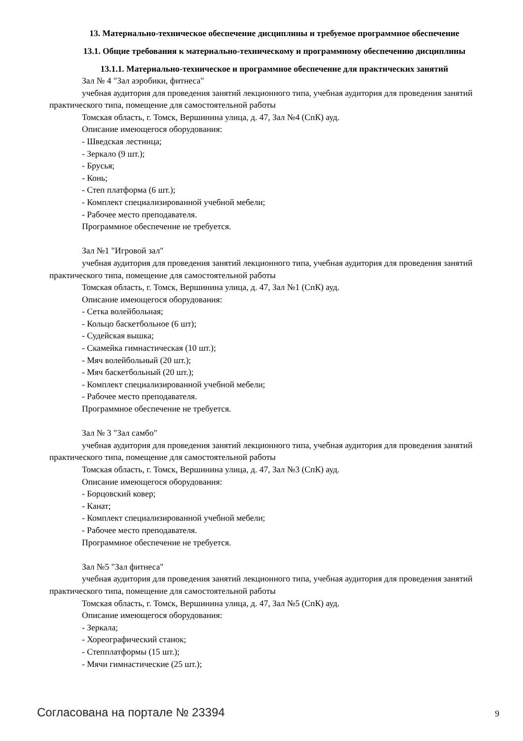13. Материально-техническое обеспечение дисциплины и требуемое программное обеспечение
13.1. Общие требования к материально-техническому и программному обеспечению дисциплины
13.1.1. Материально-техническое и программное обеспечение для практических занятий
Зал № 4 "Зал аэробики, фитнеса"
учебная аудитория для проведения занятий лекционного типа, учебная аудитория для проведения занятий практического типа, помещение для самостоятельной работы
Томская область, г. Томск, Вершинина улица, д. 47, Зал №4 (СпК) ауд.
Описание имеющегося оборудования:
- Шведская лестница;
- Зеркало (9 шт.);
- Брусья;
- Конь;
- Степ платформа (6 шт.);
- Комплект специализированной учебной мебели;
- Рабочее место преподавателя.
Программное обеспечение не требуется.
Зал №1 "Игровой зал"
учебная аудитория для проведения занятий лекционного типа, учебная аудитория для проведения занятий практического типа, помещение для самостоятельной работы
Томская область, г. Томск, Вершинина улица, д. 47, Зал №1 (СпК) ауд.
Описание имеющегося оборудования:
- Сетка волейбольная;
- Кольцо баскетбольное (6 шт);
- Судейская вышка;
- Скамейка гимнастическая (10 шт.);
- Мяч волейбольный (20 шт.);
- Мяч баскетбольный (20 шт.);
- Комплект специализированной учебной мебели;
- Рабочее место преподавателя.
Программное обеспечение не требуется.
Зал № 3 "Зал самбо"
учебная аудитория для проведения занятий лекционного типа, учебная аудитория для проведения занятий практического типа, помещение для самостоятельной работы
Томская область, г. Томск, Вершинина улица, д. 47, Зал №3 (СпК) ауд.
Описание имеющегося оборудования:
- Борцовский ковер;
- Канат;
- Комплект специализированной учебной мебели;
- Рабочее место преподавателя.
Программное обеспечение не требуется.
Зал №5 "Зал фитнеса"
учебная аудитория для проведения занятий лекционного типа, учебная аудитория для проведения занятий практического типа, помещение для самостоятельной работы
Томская область, г. Томск, Вершинина улица, д. 47, Зал №5 (СпК) ауд.
Описание имеющегося оборудования:
- Зеркала;
- Хореографический станок;
- Степплатформы (15 шт.);
- Мячи гимнастические (25 шт.);
Согласована на портале № 23394 9